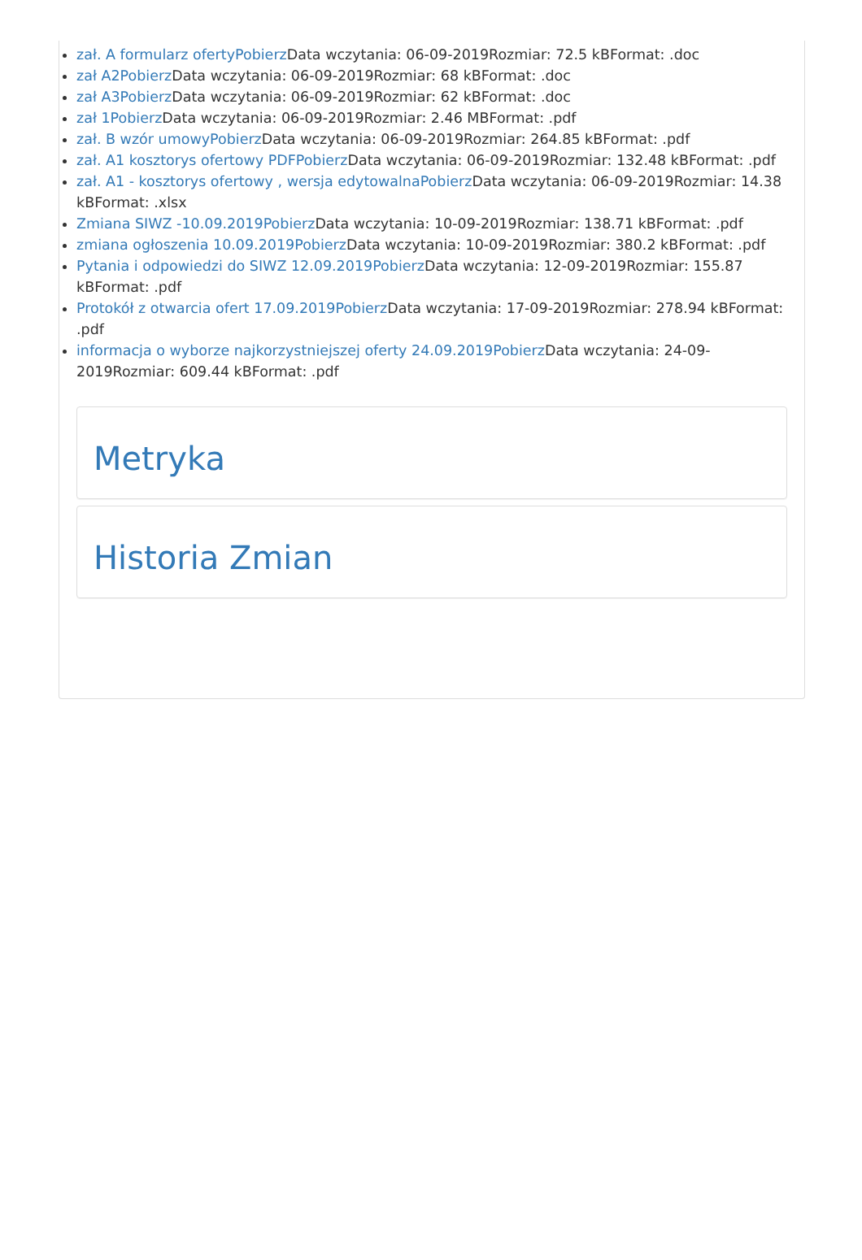zał. A formularz ofertyPobierz Data wczytania: 06-09-2019Rozmiar: 72.5 kBFormat: .doc
zał A2Pobierz Data wczytania: 06-09-2019Rozmiar: 68 kBFormat: .doc
zał A3Pobierz Data wczytania: 06-09-2019Rozmiar: 62 kBFormat: .doc
zał 1Pobierz Data wczytania: 06-09-2019Rozmiar: 2.46 MBFormat: .pdf
zał. B wzór umowyPobierz Data wczytania: 06-09-2019Rozmiar: 264.85 kBFormat: .pdf
zał. A1 kosztorys ofertowy PDFPobierz Data wczytania: 06-09-2019Rozmiar: 132.48 kBFormat: .pdf
zał. A1 - kosztorys ofertowy , wersja edytowalnaPobierz Data wczytania: 06-09-2019Rozmiar: 14.38 kBFormat: .xlsx
Zmiana SIWZ -10.09.2019Pobierz Data wczytania: 10-09-2019Rozmiar: 138.71 kBFormat: .pdf
zmiana ogłoszenia 10.09.2019Pobierz Data wczytania: 10-09-2019Rozmiar: 380.2 kBFormat: .pdf
Pytania i odpowiedzi do SIWZ 12.09.2019Pobierz Data wczytania: 12-09-2019Rozmiar: 155.87 kBFormat: .pdf
Protokół z otwarcia ofert 17.09.2019Pobierz Data wczytania: 17-09-2019Rozmiar: 278.94 kBFormat: .pdf
informacja o wyborze najkorzystniejszej oferty 24.09.2019Pobierz Data wczytania: 24-09-2019Rozmiar: 609.44 kBFormat: .pdf
Metryka
Historia Zmian